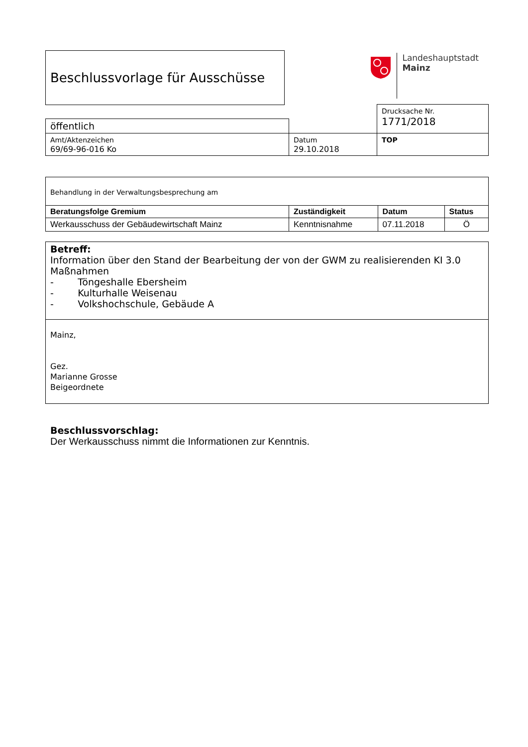Beschlussvorlage für Ausschüsse
Landeshauptstadt
Mainz
| | | Drucksache Nr. 1771/2018 |
| öffentlich | | |
| Amt/Aktenzeichen 69/69-96-016 Ko | Datum 29.10.2018 | TOP |
| Behandlung in der Verwaltungsbesprechung am | | | |
| Beratungsfolge Gremium | Zuständigkeit | Datum | Status |
| Werkausschuss der Gebäudewirtschaft Mainz | Kenntnisnahme | 07.11.2018 | Ö |
| Betreff: Information über den Stand der Bearbeitung der von der GWM zu realisierenden KI 3.0 Maßnahmen - Töngeshalle Ebersheim - Kulturhalle Weisenau - Volkshochschule, Gebäude A |
| Mainz, Gez. Marianne Grosse Beigeordnete |
Beschlussvorschlag:
Der Werkausschuss nimmt die Informationen zur Kenntnis.